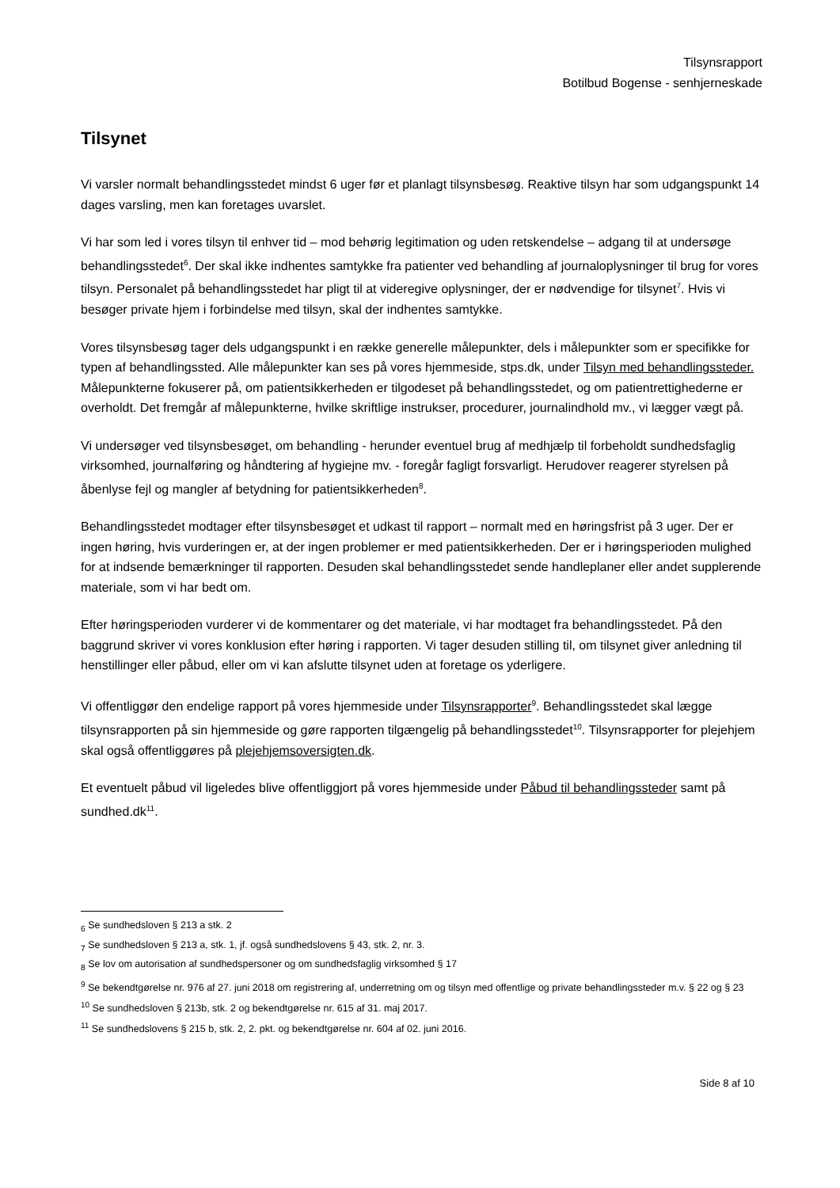Tilsynsrapport
Botilbud Bogense - senhjerneskade
Tilsynet
Vi varsler normalt behandlingsstedet mindst 6 uger før et planlagt tilsynsbesøg. Reaktive tilsyn har som udgangspunkt 14 dages varsling, men kan foretages uvarslet.
Vi har som led i vores tilsyn til enhver tid – mod behørig legitimation og uden retskendelse – adgang til at undersøge behandlingsstedet<sup>6</sup>. Der skal ikke indhentes samtykke fra patienter ved behandling af journaloplysninger til brug for vores tilsyn. Personalet på behandlingsstedet har pligt til at videregive oplysninger, der er nødvendige for tilsynet<sup>7</sup>. Hvis vi besøger private hjem i forbindelse med tilsyn, skal der indhentes samtykke.
Vores tilsynsbesøg tager dels udgangspunkt i en række generelle målepunkter, dels i målepunkter som er specifikke for typen af behandlingssted. Alle målepunkter kan ses på vores hjemmeside, stps.dk, under Tilsyn med behandlingssteder. Målepunkterne fokuserer på, om patientsikkerheden er tilgodeset på behandlingsstedet, og om patientrettighederne er overholdt. Det fremgår af målepunkterne, hvilke skriftlige instrukser, procedurer, journalindhold mv., vi lægger vægt på.
Vi undersøger ved tilsynsbesøget, om behandling - herunder eventuel brug af medhjælp til forbeholdt sundhedsfaglig virksomhed, journalføring og håndtering af hygiejne mv. - foregår fagligt forsvarligt. Herudover reagerer styrelsen på åbenlyse fejl og mangler af betydning for patientsikkerheden<sup>8</sup>.
Behandlingsstedet modtager efter tilsynsbesøget et udkast til rapport – normalt med en høringsfrist på 3 uger. Der er ingen høring, hvis vurderingen er, at der ingen problemer er med patientsikkerheden. Der er i høringsperioden mulighed for at indsende bemærkninger til rapporten. Desuden skal behandlingsstedet sende handleplaner eller andet supplerende materiale, som vi har bedt om.
Efter høringsperioden vurderer vi de kommentarer og det materiale, vi har modtaget fra behandlingsstedet. På den baggrund skriver vi vores konklusion efter høring i rapporten. Vi tager desuden stilling til, om tilsynet giver anledning til henstillinger eller påbud, eller om vi kan afslutte tilsynet uden at foretage os yderligere.
Vi offentliggør den endelige rapport på vores hjemmeside under Tilsynsrapporter<sup>9</sup>. Behandlingsstedet skal lægge tilsynsrapporten på sin hjemmeside og gøre rapporten tilgængelig på behandlingsstedet<sup>10</sup>. Tilsynsrapporter for plejehjem skal også offentliggøres på plejehjemsoversigten.dk.
Et eventuelt påbud vil ligeledes blive offentliggjort på vores hjemmeside under Påbud til behandlingssteder samt på sundhed.dk<sup>11</sup>.
<sub>6</sub> Se sundhedsloven § 213 a stk. 2
<sub>7</sub> Se sundhedsloven § 213 a, stk. 1, jf. også sundhedslovens § 43, stk. 2, nr. 3.
<sub>8</sub> Se lov om autorisation af sundhedspersoner og om sundhedsfaglig virksomhed § 17
<sup>9</sup> Se bekendtgørelse nr. 976 af 27. juni 2018 om registrering af, underretning om og tilsyn med offentlige og private behandlingssteder m.v. § 22 og § 23
<sup>10</sup> Se sundhedsloven § 213b, stk. 2 og bekendtgørelse nr. 615 af 31. maj 2017.
<sup>11</sup> Se sundhedslovens § 215 b, stk. 2, 2. pkt. og bekendtgørelse nr. 604 af 02. juni 2016.
Side 8 af 10